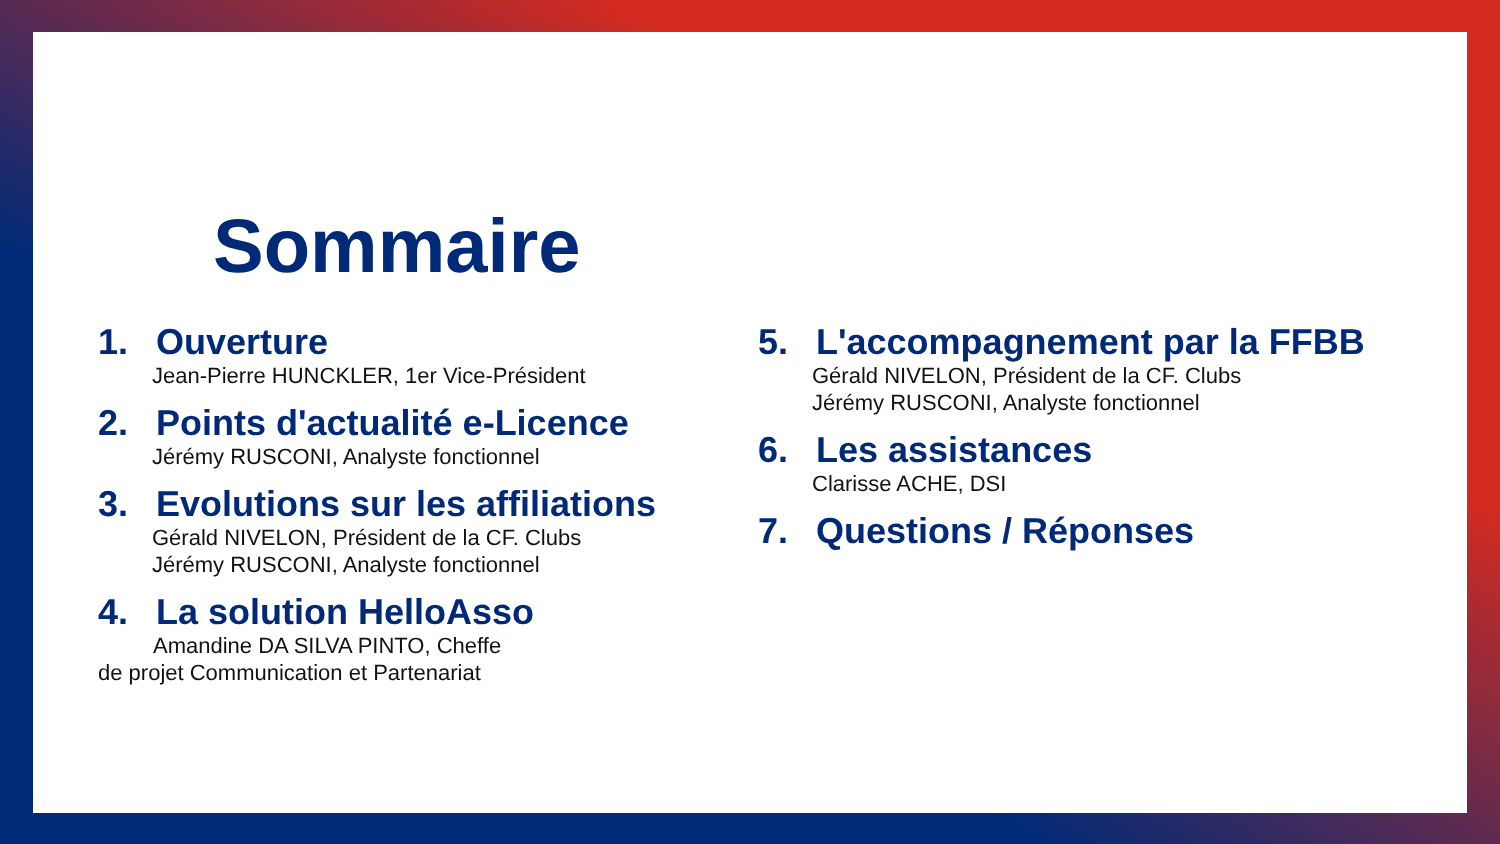Sommaire
1. Ouverture
Jean-Pierre HUNCKLER, 1er Vice-Président
2. Points d'actualité e-Licence
Jérémy RUSCONI, Analyste fonctionnel
3. Evolutions sur les affiliations
Gérald NIVELON, Président de la CF. Clubs
Jérémy RUSCONI, Analyste fonctionnel
4. La solution HelloAsso
Amandine DA SILVA PINTO, Cheffe
de projet Communication et Partenariat
5. L'accompagnement par la FFBB
Gérald NIVELON, Président de la CF. Clubs
Jérémy RUSCONI, Analyste fonctionnel
6. Les assistances
Clarisse ACHE, DSI
7. Questions / Réponses